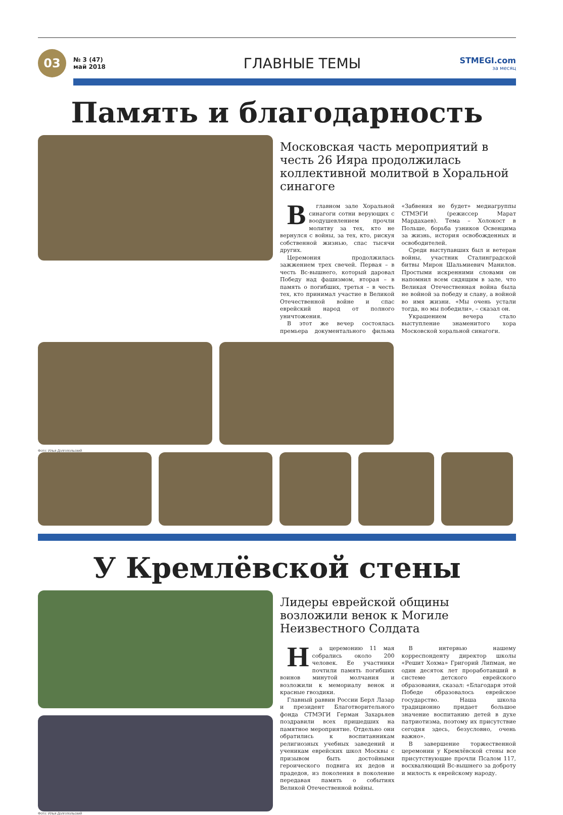03
№ 3 (47)
май 2018
ГЛАВНЫЕ ТЕМЫ
STMEGI.com
за месяц
Память и благодарность
Московская часть мероприятий в честь 26 Ияра продолжилась коллективной молитвой в Хоральной синагоге
Вглавном зале Хоральной синагоги сотни верующих с воодушевлением прочли молитву за тех, кто не вернулся с войны, за тех, кто, рискуя собственной жизнью, спас тысячи других.
Церемония продолжилась зажжением трех свечей. Первая – в честь Вс-вышнего, который даровал Победу над фашизмом, вторая – в память о погибших, третья – в честь тех, кто принимал участие в Великой Отечественной войне и спас еврейский народ от полного уничтожения.
В этот же вечер состоялась премьера документального фильма «Забвения не будет» медиагруппы СТМЭГИ (режиссер Марат Мардахаев). Тема – Холокост в Польше, борьба узников Освенцима за жизнь, история освобожденных и освободителей.
Среди выступавших был и ветеран войны, участник Сталинградской битвы Мирон Шальмиевич Манилов. Простыми искренними словами он напомнил всем сидящим в зале, что Великая Отечественная война была не войной за победу и славу, а войной во имя жизни. «Мы очень устали тогда, но мы победили», – сказал он.
Украшением вечера стало выступление знаменитого хора Московской хоральной синагоги.
Фото: Илья Долгопольский
У Кремлёвской стены
Фото: Илья Долгопольский
Лидеры еврейской общины возложили венок к Могиле Неизвестного Солдата
На церемонию 11 мая собрались около 200 человек. Ее участники почтили память погибших воинов минутой молчания и возложили к мемориалу венок и красные гвоздики.
Главный раввин России Берл Лазар и президент Благотворительного фонда СТМЭГИ Герман Захарьяев поздравили всех пришедших на памятное мероприятие. Отдельно они обратились к воспитанникам религиозных учебных заведений и ученикам еврейских школ Москвы с призывом быть достойными героического подвига их дедов и прадедов, из поколения в поколение передавая память о событиях Великой Отечественной войны.
В интервью нашему корреспонденту директор школы «Решит Хохма» Григорий Липман, не один десяток лет проработавший в системе детского еврейского образования, сказал: «Благодаря этой Победе образовалось еврейское государство. Наша школа традиционно придает большое значение воспитанию детей в духе патриотизма, поэтому их присутствие сегодня здесь, безусловно, очень важно».
В завершение торжественной церемонии у Кремлёвской стены все присутствующие прочли Псалом 117, восхваляющий Вс-вышнего за доброту и милость к еврейскому народу.